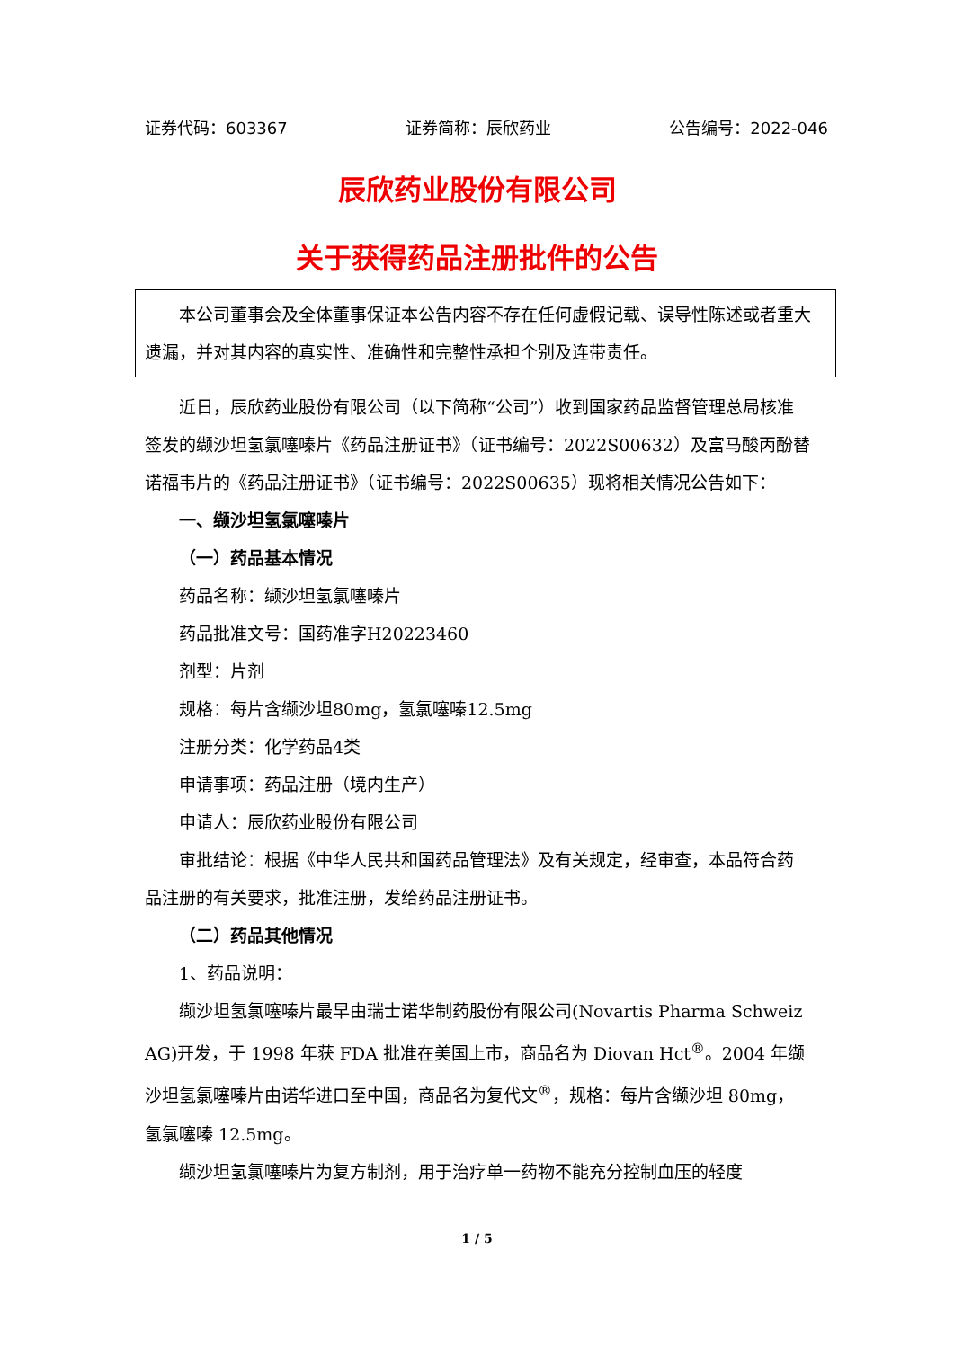证券代码：603367 证券简称：辰欣药业 公告编号：2022-046
辰欣药业股份有限公司
关于获得药品注册批件的公告
本公司董事会及全体董事保证本公告内容不存在任何虚假记载、误导性陈述或者重大遗漏，并对其内容的真实性、准确性和完整性承担个别及连带责任。
近日，辰欣药业股份有限公司（以下简称“公司”）收到国家药品监督管理总局核准签发的缬沙坦氢氯噻嗪片《药品注册证书》（证书编号：2022S00632）及富马酸丙酚替诺福韦片的《药品注册证书》（证书编号：2022S00635）现将相关情况公告如下：
一、缬沙坦氢氯噻嗪片
（一）药品基本情况
药品名称：缬沙坦氢氯噻嗪片
药品批准文号：国药准字H20223460
剂型：片剂
规格：每片含缬沙坦80mg，氢氯噻嗪12.5mg
注册分类：化学药品4类
申请事项：药品注册（境内生产）
申请人：辰欣药业股份有限公司
审批结论：根据《中华人民共和国药品管理法》及有关规定，经审查，本品符合药品注册的有关要求，批准注册，发给药品注册证书。
（二）药品其他情况
1、药品说明：
缬沙坦氢氯噻嗪片最早由瑞士诺华制药股份有限公司(Novartis Pharma Schweiz AG)开发，于 1998 年获 FDA 批准在美国上市，商品名为 Diovan Hct<sup>®</sup>。2004 年缬沙坦氢氯噻嗪片由诺华进口至中国，商品名为复代文<sup>®</sup>，规格：每片含缬沙坦 80mg，氢氯噻嗪 12.5mg。
缬沙坦氢氯噻嗪片为复方制剂，用于治疗单一药物不能充分控制血压的轻度
1 / 5